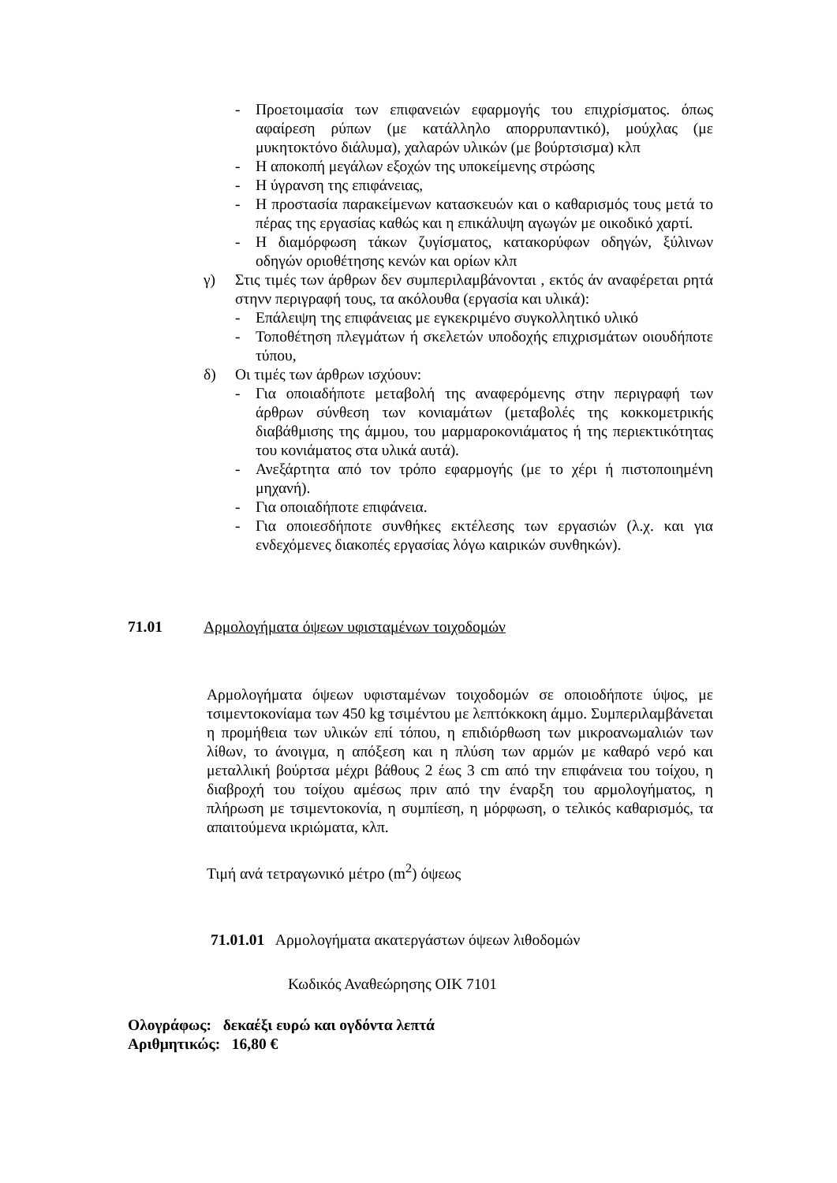- Προετοιμασία των επιφανειών εφαρμογής του επιχρίσματος. όπως αφαίρεση ρύπων (με κατάλληλο απορρυπαντικό), μούχλας (με μυκητοκτόνο διάλυμα), χαλαρών υλικών (με βούρτσισμα) κλπ
- Η αποκοπή μεγάλων εξοχών της υποκείμενης στρώσης
- Η ύγρανση της επιφάνειας,
- Η προστασία παρακείμενων κατασκευών και ο καθαρισμός τους μετά το πέρας της εργασίας καθώς και η επικάλυψη αγωγών με οικοδικό χαρτί.
- Η διαμόρφωση τάκων ζυγίσματος, κατακορύφων οδηγών, ξύλινων οδηγών οριοθέτησης κενών και ορίων κλπ
γ) Στις τιμές των άρθρων δεν συμπεριλαμβάνονται , εκτός άν αναφέρεται ρητά στηνν περιγραφή τους, τα ακόλουθα (εργασία και υλικά):
- Επάλειψη της επιφάνειας με εγκεκριμένο συγκολλητικό υλικό
- Τοποθέτηση πλεγμάτων ή σκελετών υποδοχής επιχρισμάτων οιουδήποτε τύπου,
δ) Οι τιμές των άρθρων ισχύουν:
- Για οποιαδήποτε μεταβολή της αναφερόμενης στην περιγραφή των άρθρων σύνθεση των κονιαμάτων (μεταβολές της κοκκομετρικής διαβάθμισης της άμμου, του μαρμαροκονιάματος ή της περιεκτικότητας του κονιάματος στα υλικά αυτά).
- Ανεξάρτητα από τον τρόπο εφαρμογής (με το χέρι ή πιστοποιημένη μηχανή).
- Για οποιαδήποτε επιφάνεια.
- Για οποιεσδήποτε συνθήκες εκτέλεσης των εργασιών (λ.χ. και για ενδεχόμενες διακοπές εργασίας λόγω καιρικών συνθηκών).
71.01 Αρμολογήματα όψεων υφισταμένων τοιχοδομών
Αρμολογήματα όψεων υφισταμένων τοιχοδομών σε οποιοδήποτε ύψος, με τσιμεντοκονίαμα των 450 kg τσιμέντου με λεπτόκκοκη άμμο. Συμπεριλαμβάνεται η προμήθεια των υλικών επί τόπου, η επιδιόρθωση των μικροανωμαλιών των λίθων, το άνοιγμα, η απόξεση και η πλύση των αρμών με καθαρό νερό και μεταλλική βούρτσα μέχρι βάθους 2 έως 3 cm από την επιφάνεια του τοίχου, η διαβροχή του τοίχου αμέσως πριν από την έναρξη του αρμολογήματος, η πλήρωση με τσιμεντοκονία, η συμπίεση, η μόρφωση, ο τελικός καθαρισμός, τα απαιτούμενα ικριώματα, κλπ.
Τιμή ανά τετραγωνικό μέτρο (m<sup>2</sup>) όψεως
71.01.01 Αρμολογήματα ακατεργάστων όψεων λιθοδομών
Κωδικός Αναθεώρησης ΟΙΚ 7101
Ολογράφως: δεκαέξι ευρώ και ογδόντα λεπτά
Αριθμητικώς: 16,80 €